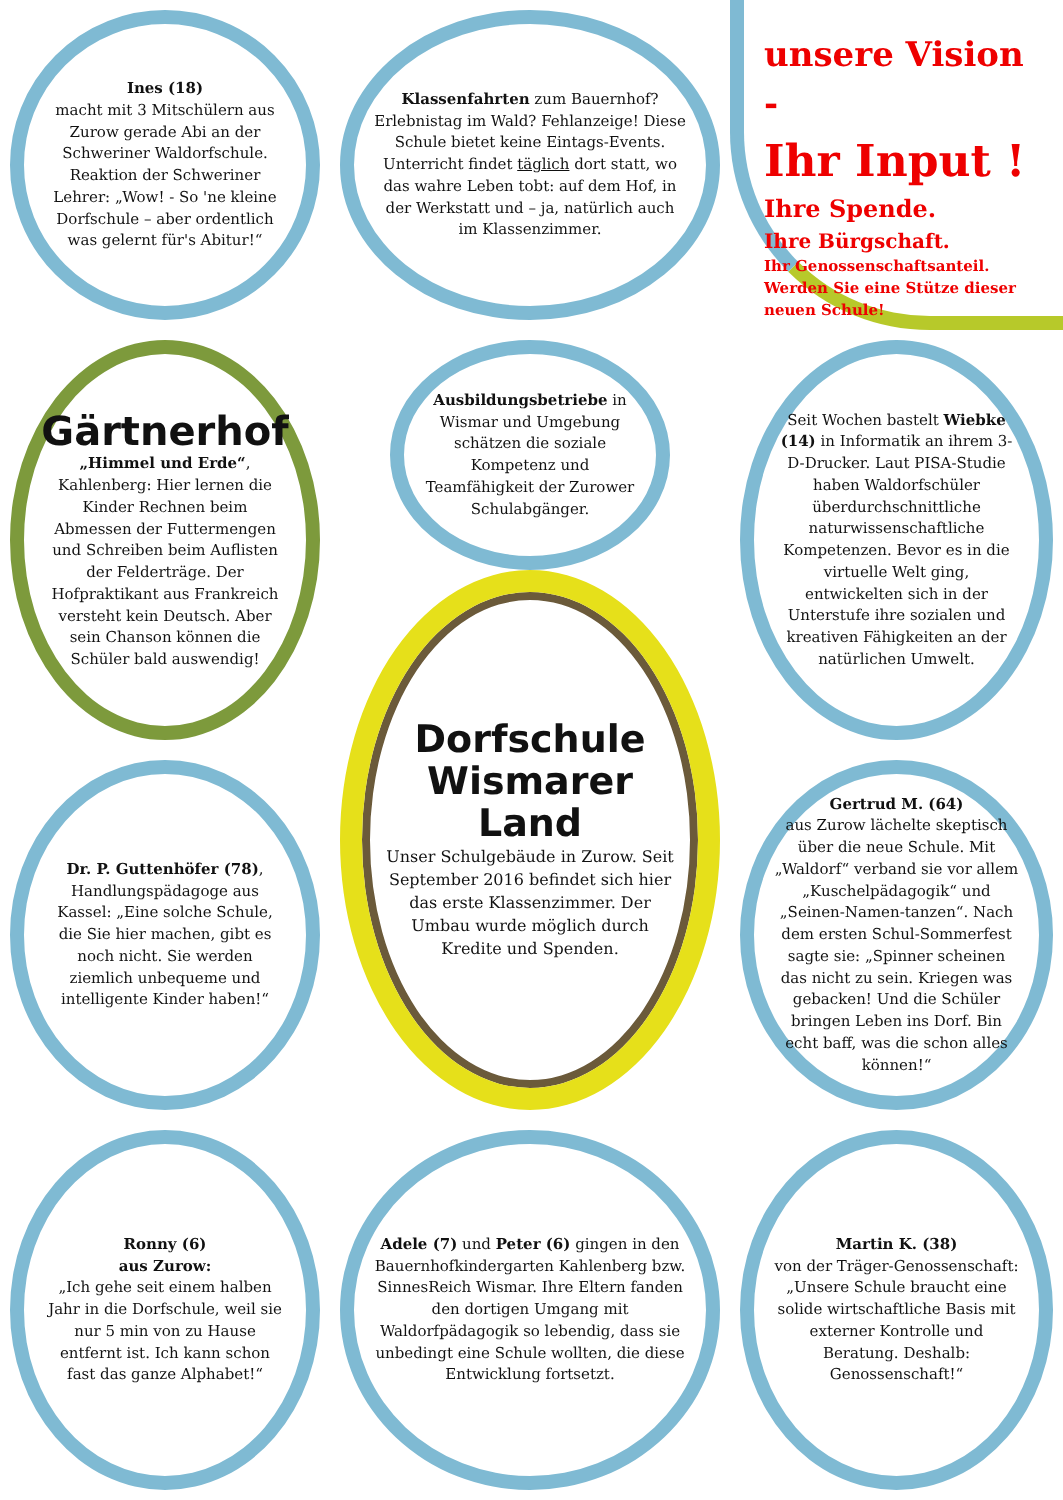Ines (18)
macht mit 3 Mitschülern aus Zurow gerade Abi an der Schweriner Waldorfschule. Reaktion der Schweriner Lehrer: „Wow! - So 'ne kleine Dorfschule – aber ordentlich was gelernt für's Abitur!“
Klassenfahrten zum Bauernhof? Erlebnistag im Wald? Fehlanzeige! Diese Schule bietet keine Eintags-Events. Unterricht findet täglich dort statt, wo das wahre Leben tobt: auf dem Hof, in der Werkstatt und – ja, natürlich auch im Klassenzimmer.
unsere Vision -
Ihr Input !
Ihre Spende.
Ihre Bürgschaft.
Ihr Genossenschaftsanteil.
Werden Sie eine Stütze dieser neuen Schule!
Gärtnerhof
„Himmel und Erde“, Kahlenberg: Hier lernen die Kinder Rechnen beim Abmessen der Futtermengen und Schreiben beim Auflisten der Felderträge. Der Hofpraktikant aus Frankreich versteht kein Deutsch. Aber sein Chanson können die Schüler bald auswendig!
Ausbildungsbetriebe in Wismar und Umgebung schätzen die soziale Kompetenz und Teamfähigkeit der Zurower Schulabgänger.
Seit Wochen bastelt Wiebke (14) in Informatik an ihrem 3-D-Drucker. Laut PISA-Studie haben Waldorfschüler überdurchschnittliche naturwissenschaftliche Kompetenzen. Bevor es in die virtuelle Welt ging, entwickelten sich in der Unterstufe ihre sozialen und kreativen Fähigkeiten an der natürlichen Umwelt.
Dr. P. Guttenhöfer (78), Handlungspädagoge aus Kassel: „Eine solche Schule, die Sie hier machen, gibt es noch nicht. Sie werden ziemlich unbequeme und intelligente Kinder haben!“
Dorfschule
Wismarer Land
Unser Schulgebäude in Zurow. Seit September 2016 befindet sich hier das erste Klassenzimmer. Der Umbau wurde möglich durch Kredite und Spenden.
Gertrud M. (64)
aus Zurow lächelte skeptisch über die neue Schule. Mit „Waldorf“ verband sie vor allem „Kuschelpädagogik“ und „Seinen-Namen-tanzen“. Nach dem ersten Schul-Sommerfest sagte sie: „Spinner scheinen das nicht zu sein. Kriegen was gebacken! Und die Schüler bringen Leben ins Dorf. Bin echt baff, was die schon alles können!“
Ronny (6)
aus Zurow:
„Ich gehe seit einem halben Jahr in die Dorfschule, weil sie nur 5 min von zu Hause entfernt ist. Ich kann schon fast das ganze Alphabet!“
Adele (7) und Peter (6) gingen in den Bauernhofkindergarten Kahlenberg bzw. SinnesReich Wismar. Ihre Eltern fanden den dortigen Umgang mit Waldorfpädagogik so lebendig, dass sie unbedingt eine Schule wollten, die diese Entwicklung fortsetzt.
Martin K. (38)
von der Träger-Genossenschaft: „Unsere Schule braucht eine solide wirtschaftliche Basis mit externer Kontrolle und Beratung. Deshalb: Genossenschaft!“